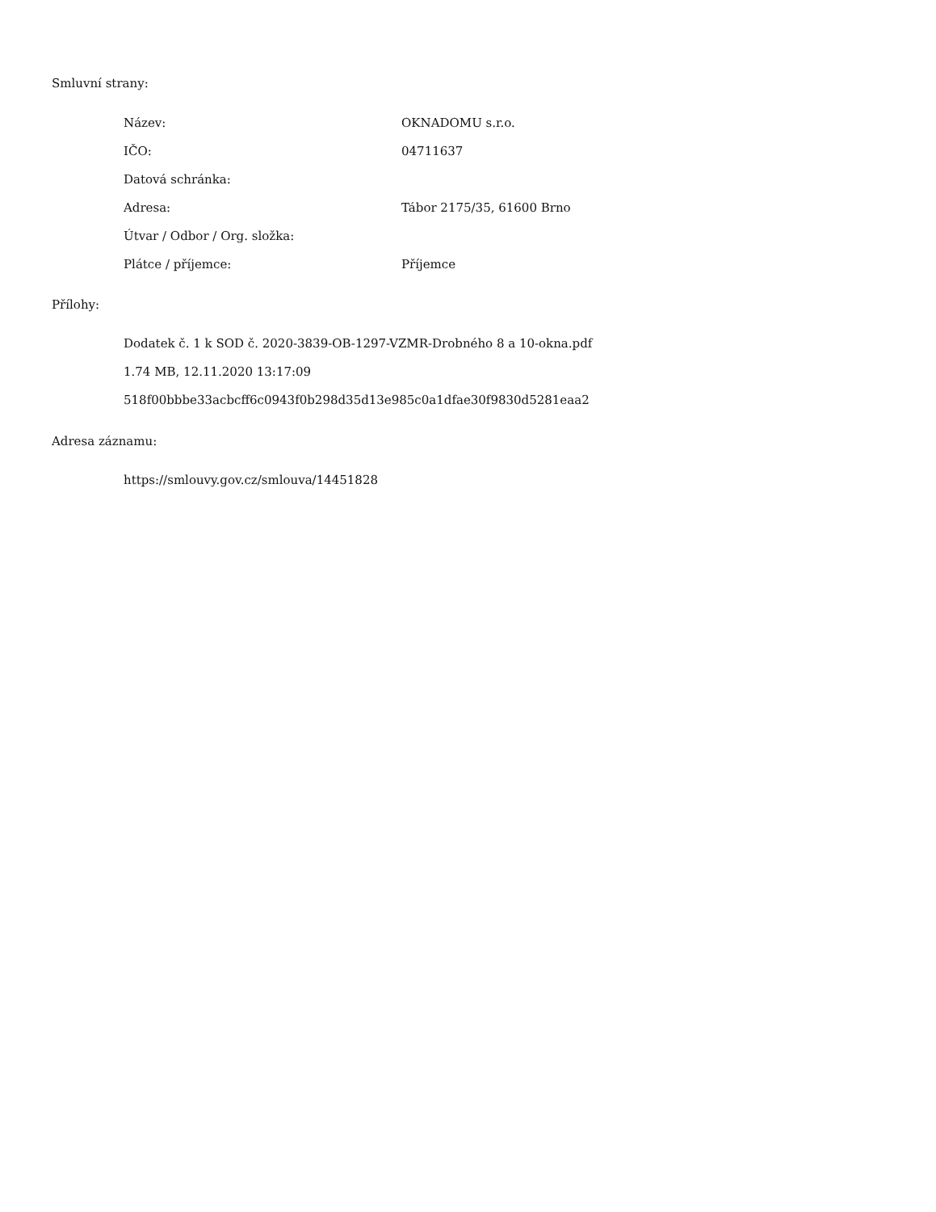Smluvní strany:
| Název: | OKNADOMU s.r.o. |
| IČO: | 04711637 |
| Datová schránka: | |
| Adresa: | Tábor 2175/35, 61600 Brno |
| Útvar / Odbor / Org. složka: | |
| Plátce / příjemce: | Příjemce |
Přílohy:
Dodatek č. 1 k SOD č. 2020-3839-OB-1297-VZMR-Drobného 8 a 10-okna.pdf
1.74 MB, 12.11.2020 13:17:09
518f00bbbe33acbcff6c0943f0b298d35d13e985c0a1dfae30f9830d5281eaa2
Adresa záznamu:
https://smlouvy.gov.cz/smlouva/14451828